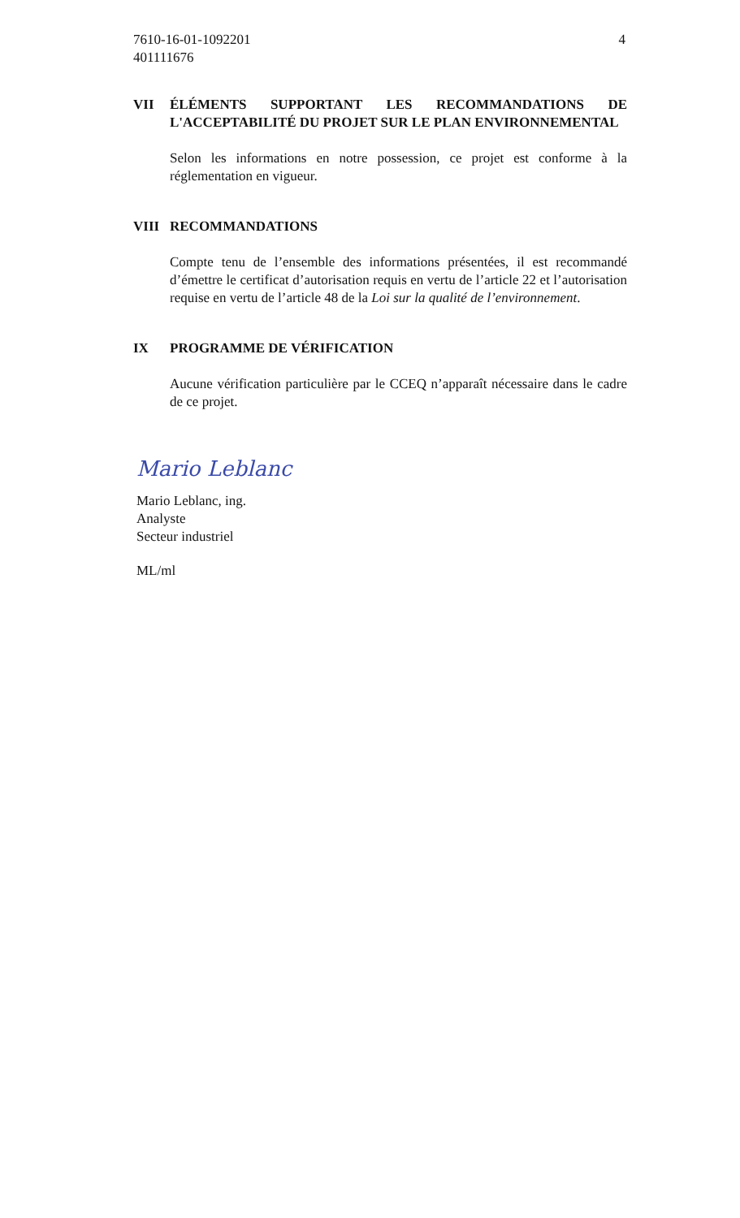7610-16-01-1092201
401111676
4
VII ÉLÉMENTS SUPPORTANT LES RECOMMANDATIONS DE L'ACCEPTABILITÉ DU PROJET SUR LE PLAN ENVIRONNEMENTAL
Selon les informations en notre possession, ce projet est conforme à la réglementation en vigueur.
VIII RECOMMANDATIONS
Compte tenu de l’ensemble des informations présentées, il est recommandé d’émettre le certificat d’autorisation requis en vertu de l’article 22 et l’autorisation requise en vertu de l’article 48 de la Loi sur la qualité de l’environnement.
IX PROGRAMME DE VÉRIFICATION
Aucune vérification particulière par le CCEQ n’apparaît nécessaire dans le cadre de ce projet.
Mario Leblanc
Mario Leblanc, ing.
Analyste
Secteur industriel
ML/ml